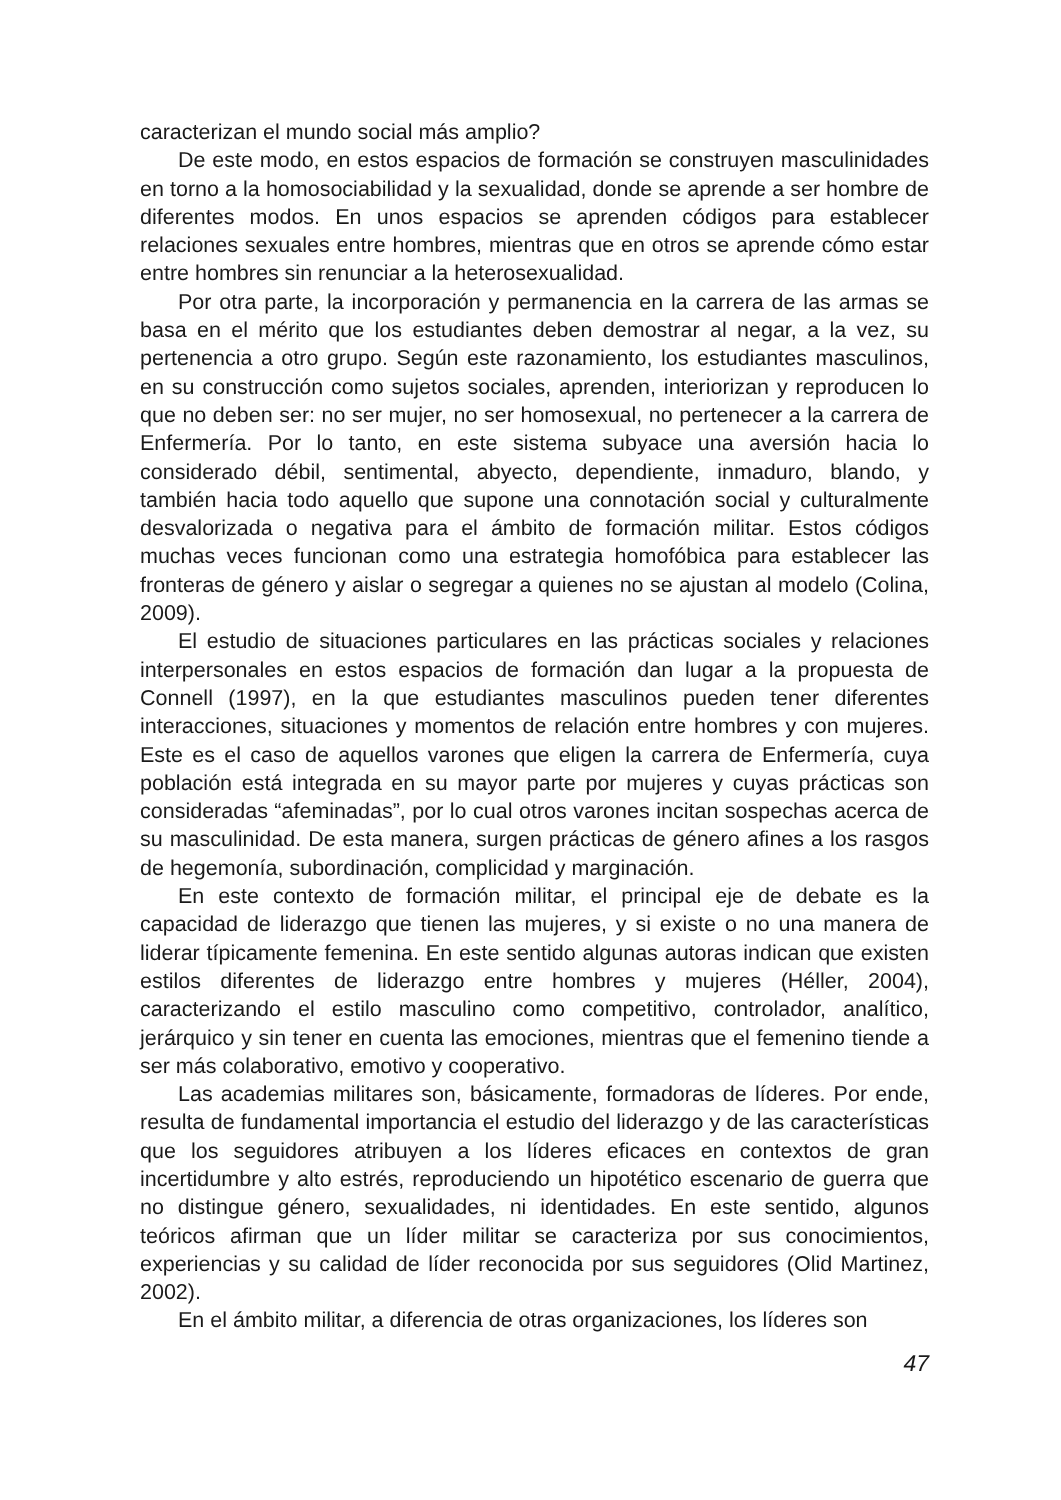caracterizan el mundo social más amplio?
De este modo, en estos espacios de formación se construyen masculinidades en torno a la homosociabilidad y la sexualidad, donde se aprende a ser hombre de diferentes modos. En unos espacios se aprenden códigos para establecer relaciones sexuales entre hombres, mientras que en otros se aprende cómo estar entre hombres sin renunciar a la heterosexualidad.
Por otra parte, la incorporación y permanencia en la carrera de las armas se basa en el mérito que los estudiantes deben demostrar al negar, a la vez, su pertenencia a otro grupo. Según este razonamiento, los estudiantes masculinos, en su construcción como sujetos sociales, aprenden, interiorizan y reproducen lo que no deben ser: no ser mujer, no ser homosexual, no pertenecer a la carrera de Enfermería. Por lo tanto, en este sistema subyace una aversión hacia lo considerado débil, sentimental, abyecto, dependiente, inmaduro, blando, y también hacia todo aquello que supone una connotación social y culturalmente desvalorizada o negativa para el ámbito de formación militar. Estos códigos muchas veces funcionan como una estrategia homofóbica para establecer las fronteras de género y aislar o segregar a quienes no se ajustan al modelo (Colina, 2009).
El estudio de situaciones particulares en las prácticas sociales y relaciones interpersonales en estos espacios de formación dan lugar a la propuesta de Connell (1997), en la que estudiantes masculinos pueden tener diferentes interacciones, situaciones y momentos de relación entre hombres y con mujeres. Este es el caso de aquellos varones que eligen la carrera de Enfermería, cuya población está integrada en su mayor parte por mujeres y cuyas prácticas son consideradas “afeminadas”, por lo cual otros varones incitan sospechas acerca de su masculinidad. De esta manera, surgen prácticas de género afines a los rasgos de hegemonía, subordinación, complicidad y marginación.
En este contexto de formación militar, el principal eje de debate es la capacidad de liderazgo que tienen las mujeres, y si existe o no una manera de liderar típicamente femenina. En este sentido algunas autoras indican que existen estilos diferentes de liderazgo entre hombres y mujeres (Héller, 2004), caracterizando el estilo masculino como competitivo, controlador, analítico, jerárquico y sin tener en cuenta las emociones, mientras que el femenino tiende a ser más colaborativo, emotivo y cooperativo.
Las academias militares son, básicamente, formadoras de líderes. Por ende, resulta de fundamental importancia el estudio del liderazgo y de las características que los seguidores atribuyen a los líderes eficaces en contextos de gran incertidumbre y alto estrés, reproduciendo un hipotético escenario de guerra que no distingue género, sexualidades, ni identidades. En este sentido, algunos teóricos afirman que un líder militar se caracteriza por sus conocimientos, experiencias y su calidad de líder reconocida por sus seguidores (Olid Martinez, 2002).
En el ámbito militar, a diferencia de otras organizaciones, los líderes son
47